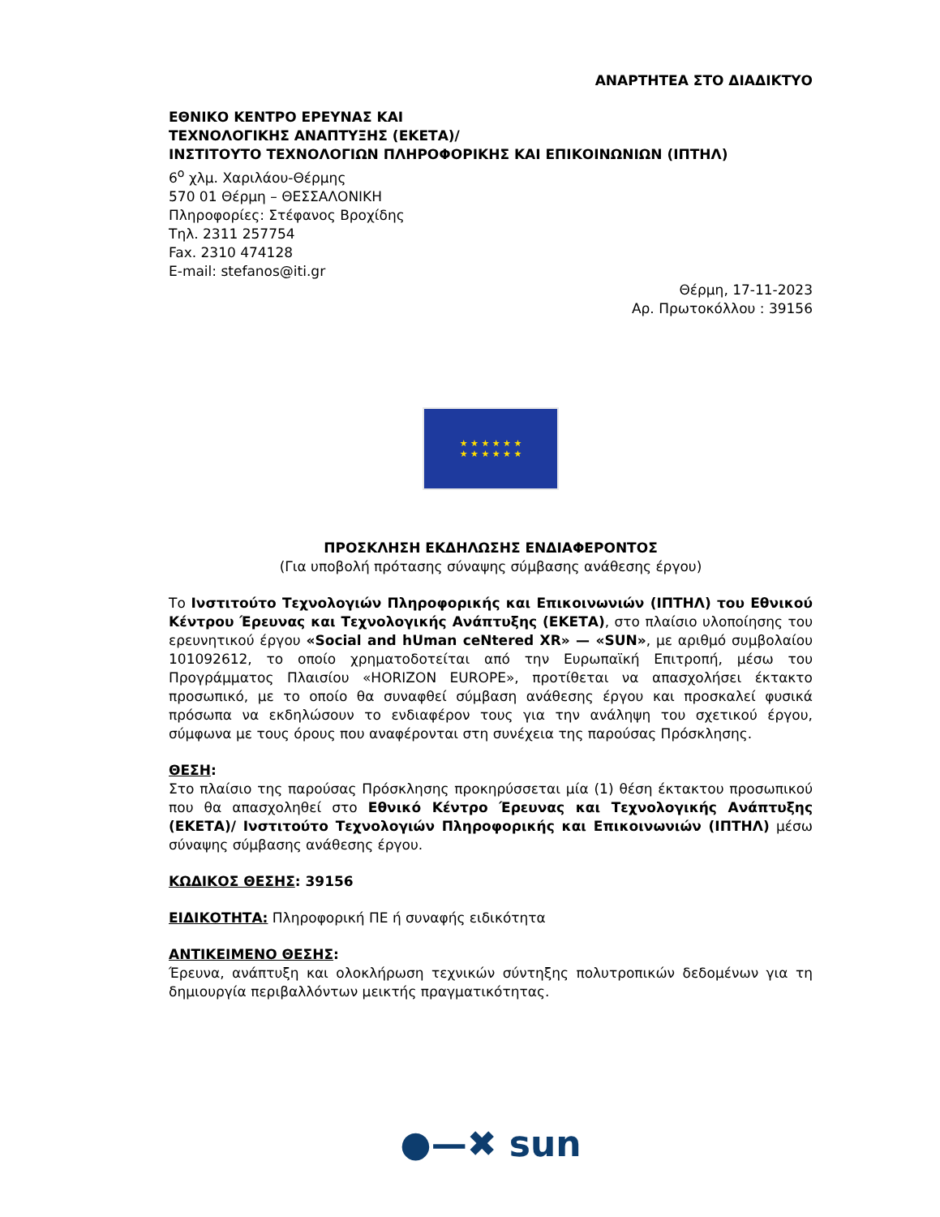ΑΝΑΡΤΗΤΕΑ ΣΤΟ ΔΙΑΔΙΚΤΥΟ
ΕΘΝΙΚΟ ΚΕΝΤΡΟ ΕΡΕΥΝΑΣ ΚΑΙ
ΤΕΧΝΟΛΟΓΙΚΗΣ ΑΝΑΠΤΥΞΗΣ (ΕΚΕΤΑ)/
ΙΝΣΤΙΤΟΥΤΟ ΤΕΧΝΟΛΟΓΙΩΝ ΠΛΗΡΟΦΟΡΙΚΗΣ ΚΑΙ ΕΠΙΚΟΙΝΩΝΙΩΝ (ΙΠΤΗΛ)
6<sup>ο</sup> χλμ. Χαριλάου-Θέρμης
570 01 Θέρμη – ΘΕΣΣΑΛΟΝΙΚΗ
Πληροφορίες: Στέφανος Βροχίδης
Τηλ. 2311 257754
Fax. 2310 474128
E-mail: stefanos@iti.gr
Θέρμη, 17-11-2023
Αρ. Πρωτοκόλλου : 39156
★ ★ ★ ★ ★ ★
★ ★ ★ ★ ★ ★
ΠΡΟΣΚΛΗΣΗ ΕΚΔΗΛΩΣΗΣ ΕΝΔΙΑΦΕΡΟΝΤΟΣ
(Για υποβολή πρότασης σύναψης σύμβασης ανάθεσης έργου)
Το Ινστιτούτο Τεχνολογιών Πληροφορικής και Επικοινωνιών (ΙΠΤΗΛ) του Εθνικού Κέντρου Έρευνας και Τεχνολογικής Ανάπτυξης (ΕΚΕΤΑ), στο πλαίσιο υλοποίησης του ερευνητικού έργου «Social and hUman ceNtered XR» — «SUN», με αριθμό συμβολαίου 101092612, το οποίο χρηματοδοτείται από την Ευρωπαϊκή Επιτροπή, μέσω του Προγράμματος Πλαισίου «HORIZON EUROPE», προτίθεται να απασχολήσει έκτακτο προσωπικό, με το οποίο θα συναφθεί σύμβαση ανάθεσης έργου και προσκαλεί φυσικά πρόσωπα να εκδηλώσουν το ενδιαφέρον τους για την ανάληψη του σχετικού έργου, σύμφωνα με τους όρους που αναφέρονται στη συνέχεια της παρούσας Πρόσκλησης.
ΘΕΣΗ:
Στο πλαίσιο της παρούσας Πρόσκλησης προκηρύσσεται μία (1) θέση έκτακτου προσωπικού που θα απασχοληθεί στο Εθνικό Κέντρο Έρευνας και Τεχνολογικής Ανάπτυξης (ΕΚΕΤΑ)/ Ινστιτούτο Τεχνολογιών Πληροφορικής και Επικοινωνιών (ΙΠΤΗΛ) μέσω σύναψης σύμβασης ανάθεσης έργου.
ΚΩΔΙΚΟΣ ΘΕΣΗΣ: 39156
ΕΙΔΙΚΟΤΗΤΑ: Πληροφορική ΠΕ ή συναφής ειδικότητα
ΑΝΤΙΚΕΙΜΕΝΟ ΘΕΣΗΣ:
Έρευνα, ανάπτυξη και ολοκλήρωση τεχνικών σύντηξης πολυτροπικών δεδομένων για τη δημιουργία περιβαλλόντων μεικτής πραγματικότητας.
●—✖ sun